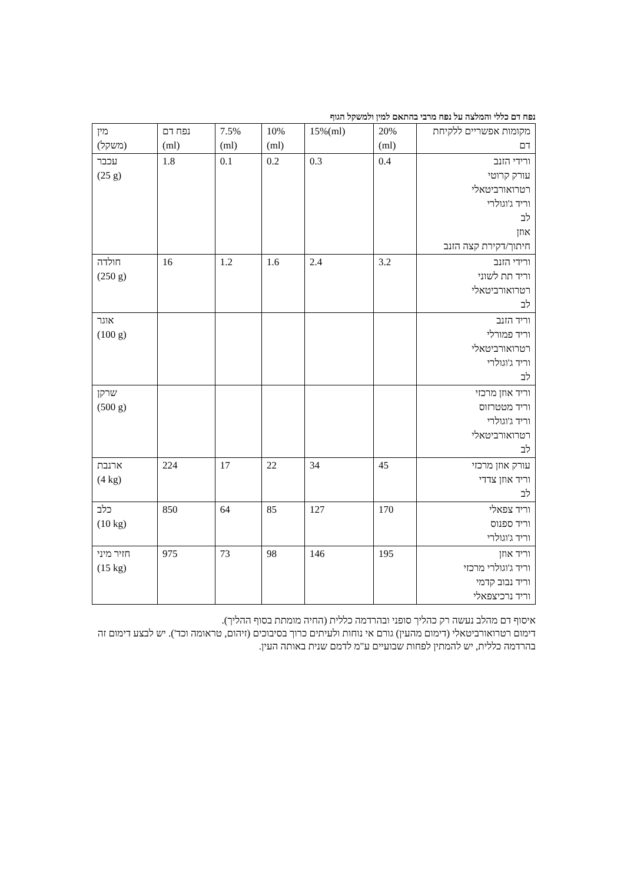נפח דם כללי והמלצה על נפח מרבי בהתאם למין ולמשקל הגוף
| מין (משקל) | נפח דם (ml) | 7.5% (ml) | 10% (ml) | 15%(ml) | 20% (ml) | מקומות אפשריים ללקיחת דם |
| עכבר (25 g) | 1.8 | 0.1 | 0.2 | 0.3 | 0.4 | ורידי הזנב עורק קרוטי רטרואורביטאלי וריד ג'וגולרי לב אוזן חיתוך/דקירת קצה הזנב |
| חולדה (250 g) | 16 | 1.2 | 1.6 | 2.4 | 3.2 | ורידי הזנב וריד תת לשוני רטרואורביטאלי לב |
| אוגר (100 g) | | | | | | וריד הזנב וריד פמורלי רטרואורביטאלי וריד ג'וגולרי לב |
| שרקן (500 g) | | | | | | וריד אוזן מרכזי וריד מטטרזוס וריד ג'וגולרי רטרואורביטאלי לב |
| ארנבת (4 kg) | 224 | 17 | 22 | 34 | 45 | עורק אוזן מרכזי וריד אוזן צדדי לב |
| כלב (10 kg) | 850 | 64 | 85 | 127 | 170 | וריד צפאלי וריד ספנוס וריד ג'וגולרי |
| חזיר מיני (15 kg) | 975 | 73 | 98 | 146 | 195 | וריד אוזן וריד ג'וגולרי מרכזי וריד נבוב קדמי וריד נרכיצפאלי |
איסוף דם מהלב נעשה רק כהליך סופני ובהרדמה כללית (החיה מומתת בסוף ההליך).
דימום רטרואורביטאלי (דימום מהעין) גורם אי נוחות ולעיתים כרוך בסיבוכים (זיהום, טראומה וכד'). יש לבצע דימום זה בהרדמה כללית, יש להמתין לפחות שבועיים ע"מ לדמם שנית באותה העין.